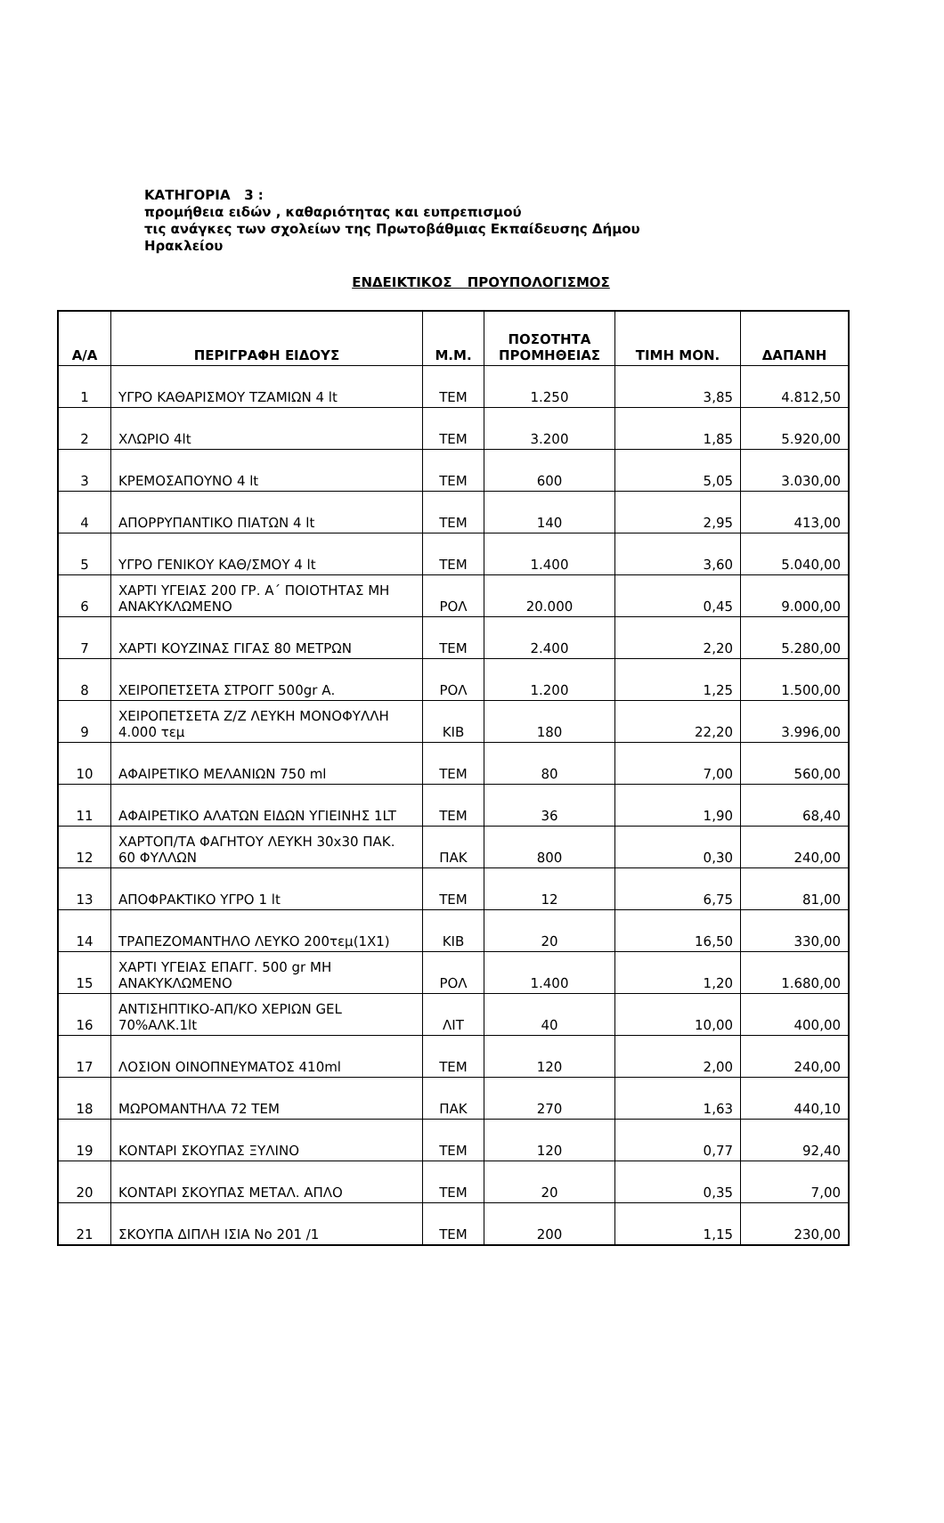ΚΑΤΗΓΟΡΙΑ 3 :
προμήθεια ειδών , καθαριότητας και ευπρεπισμού
τις ανάγκες των σχολείων της Πρωτοβάθμιας Εκπαίδευσης Δήμου
Ηρακλείου
ΕΝΔΕΙΚΤΙΚΟΣ ΠΡΟΥΠΟΛΟΓΙΣΜΟΣ
| Α/Α | ΠΕΡΙΓΡΑΦΗ ΕΙΔΟΥΣ | Μ.Μ. | ΠΟΣΟΤΗΤΑ ΠΡΟΜΗΘΕΙΑΣ | ΤΙΜΗ ΜΟΝ. | ΔΑΠΑΝΗ |
| --- | --- | --- | --- | --- | --- |
| 1 | ΥΓΡΟ ΚΑΘΑΡΙΣΜΟΥ ΤΖΑΜΙΩΝ 4 lt | ΤΕΜ | 1.250 | 3,85 | 4.812,50 |
| 2 | ΧΛΩΡΙΟ 4lt | ΤΕΜ | 3.200 | 1,85 | 5.920,00 |
| 3 | ΚΡΕΜΟΣΑΠΟΥΝΟ 4 lt | ΤΕΜ | 600 | 5,05 | 3.030,00 |
| 4 | ΑΠΟΡΡΥΠΑΝΤΙΚΟ ΠΙΑΤΩΝ 4 lt | ΤΕΜ | 140 | 2,95 | 413,00 |
| 5 | ΥΓΡΟ ΓΕΝΙΚΟΥ ΚΑΘ/ΣΜΟΥ 4 lt | ΤΕΜ | 1.400 | 3,60 | 5.040,00 |
| 6 | ΧΑΡΤΙ ΥΓΕΙΑΣ 200 ΓΡ. Α΄ ΠΟΙΟΤΗΤΑΣ ΜΗ ΑΝΑΚΥΚΛΩΜΕΝΟ | ΡΟΛ | 20.000 | 0,45 | 9.000,00 |
| 7 | ΧΑΡΤΙ ΚΟΥΖΙΝΑΣ ΓΙΓΑΣ 80 ΜΕΤΡΩΝ | ΤΕΜ | 2.400 | 2,20 | 5.280,00 |
| 8 | ΧΕΙΡΟΠΕΤΣΕΤΑ ΣΤΡΟΓΓ 500gr Α. | ΡΟΛ | 1.200 | 1,25 | 1.500,00 |
| 9 | ΧΕΙΡΟΠΕΤΣΕΤΑ Ζ/Ζ ΛΕΥΚΗ ΜΟΝΟΦΥΛΛΗ 4.000 τεμ | ΚΙΒ | 180 | 22,20 | 3.996,00 |
| 10 | ΑΦΑΙΡΕΤΙΚΟ ΜΕΛΑΝΙΩΝ 750 ml | ΤΕΜ | 80 | 7,00 | 560,00 |
| 11 | ΑΦΑΙΡΕΤΙΚΟ ΑΛΑΤΩΝ ΕΙΔΩΝ ΥΓΙΕΙΝΗΣ 1LT | ΤΕΜ | 36 | 1,90 | 68,40 |
| 12 | ΧΑΡΤΟΠ/ΤΑ ΦΑΓΗΤΟΥ ΛΕΥΚΗ 30x30 ΠΑΚ. 60 ΦΥΛΛΩΝ | ΠΑΚ | 800 | 0,30 | 240,00 |
| 13 | ΑΠΟΦΡΑΚΤΙΚΟ ΥΓΡΟ 1 lt | ΤΕΜ | 12 | 6,75 | 81,00 |
| 14 | ΤΡΑΠΕΖΟΜΑΝΤΗΛΟ ΛΕΥΚΟ 200τεμ(1Χ1) | ΚΙΒ | 20 | 16,50 | 330,00 |
| 15 | ΧΑΡΤΙ ΥΓΕΙΑΣ ΕΠΑΓΓ. 500 gr ΜΗ ΑΝΑΚΥΚΛΩΜΕΝΟ | ΡΟΛ | 1.400 | 1,20 | 1.680,00 |
| 16 | ΑΝΤΙΣΗΠΤΙΚΟ-ΑΠ/ΚΟ ΧΕΡΙΩΝ GEL 70%ΑΛΚ.1lt | ΛΙΤ | 40 | 10,00 | 400,00 |
| 17 | ΛΟΣΙΟΝ ΟΙΝΟΠΝΕΥΜΑΤΟΣ 410ml | ΤΕΜ | 120 | 2,00 | 240,00 |
| 18 | ΜΩΡΟΜΑΝΤΗΛΑ 72 ΤΕΜ | ΠΑΚ | 270 | 1,63 | 440,10 |
| 19 | ΚΟΝΤΑΡΙ ΣΚΟΥΠΑΣ ΞΥΛΙΝΟ | ΤΕΜ | 120 | 0,77 | 92,40 |
| 20 | ΚΟΝΤΑΡΙ ΣΚΟΥΠΑΣ ΜΕΤΑΛ. ΑΠΛΟ | ΤΕΜ | 20 | 0,35 | 7,00 |
| 21 | ΣΚΟΥΠΑ ΔΙΠΛΗ ΙΣΙΑ Νο 201 /1 | ΤΕΜ | 200 | 1,15 | 230,00 |